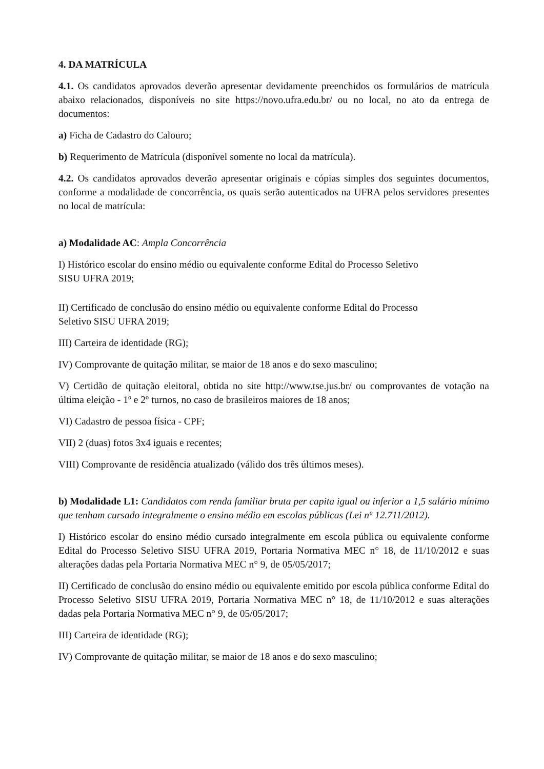4. DA MATRÍCULA
4.1. Os candidatos aprovados deverão apresentar devidamente preenchidos os formulários de matrícula abaixo relacionados, disponíveis no site https://novo.ufra.edu.br/ ou no local, no ato da entrega de documentos:
a) Ficha de Cadastro do Calouro;
b) Requerimento de Matrícula (disponível somente no local da matrícula).
4.2. Os candidatos aprovados deverão apresentar originais e cópias simples dos seguintes documentos, conforme a modalidade de concorrência, os quais serão autenticados na UFRA pelos servidores presentes no local de matrícula:
a) Modalidade AC: Ampla Concorrência
I) Histórico escolar do ensino médio ou equivalente conforme Edital do Processo Seletivo
SISU UFRA 2019;
II) Certificado de conclusão do ensino médio ou equivalente conforme Edital do Processo
Seletivo SISU UFRA 2019;
III) Carteira de identidade (RG);
IV) Comprovante de quitação militar, se maior de 18 anos e do sexo masculino;
V) Certidão de quitação eleitoral, obtida no site http://www.tse.jus.br/ ou comprovantes de votação na última eleição - 1º e 2º turnos, no caso de brasileiros maiores de 18 anos;
VI) Cadastro de pessoa física - CPF;
VII) 2 (duas) fotos 3x4 iguais e recentes;
VIII) Comprovante de residência atualizado (válido dos três últimos meses).
b) Modalidade L1: Candidatos com renda familiar bruta per capita igual ou inferior a 1,5 salário mínimo que tenham cursado integralmente o ensino médio em escolas públicas (Lei nº 12.711/2012).
I) Histórico escolar do ensino médio cursado integralmente em escola pública ou equivalente conforme Edital do Processo Seletivo SISU UFRA 2019, Portaria Normativa MEC n° 18, de 11/10/2012 e suas alterações dadas pela Portaria Normativa MEC n° 9, de 05/05/2017;
II) Certificado de conclusão do ensino médio ou equivalente emitido por escola pública conforme Edital do Processo Seletivo SISU UFRA 2019, Portaria Normativa MEC n° 18, de 11/10/2012 e suas alterações dadas pela Portaria Normativa MEC n° 9, de 05/05/2017;
III) Carteira de identidade (RG);
IV) Comprovante de quitação militar, se maior de 18 anos e do sexo masculino;